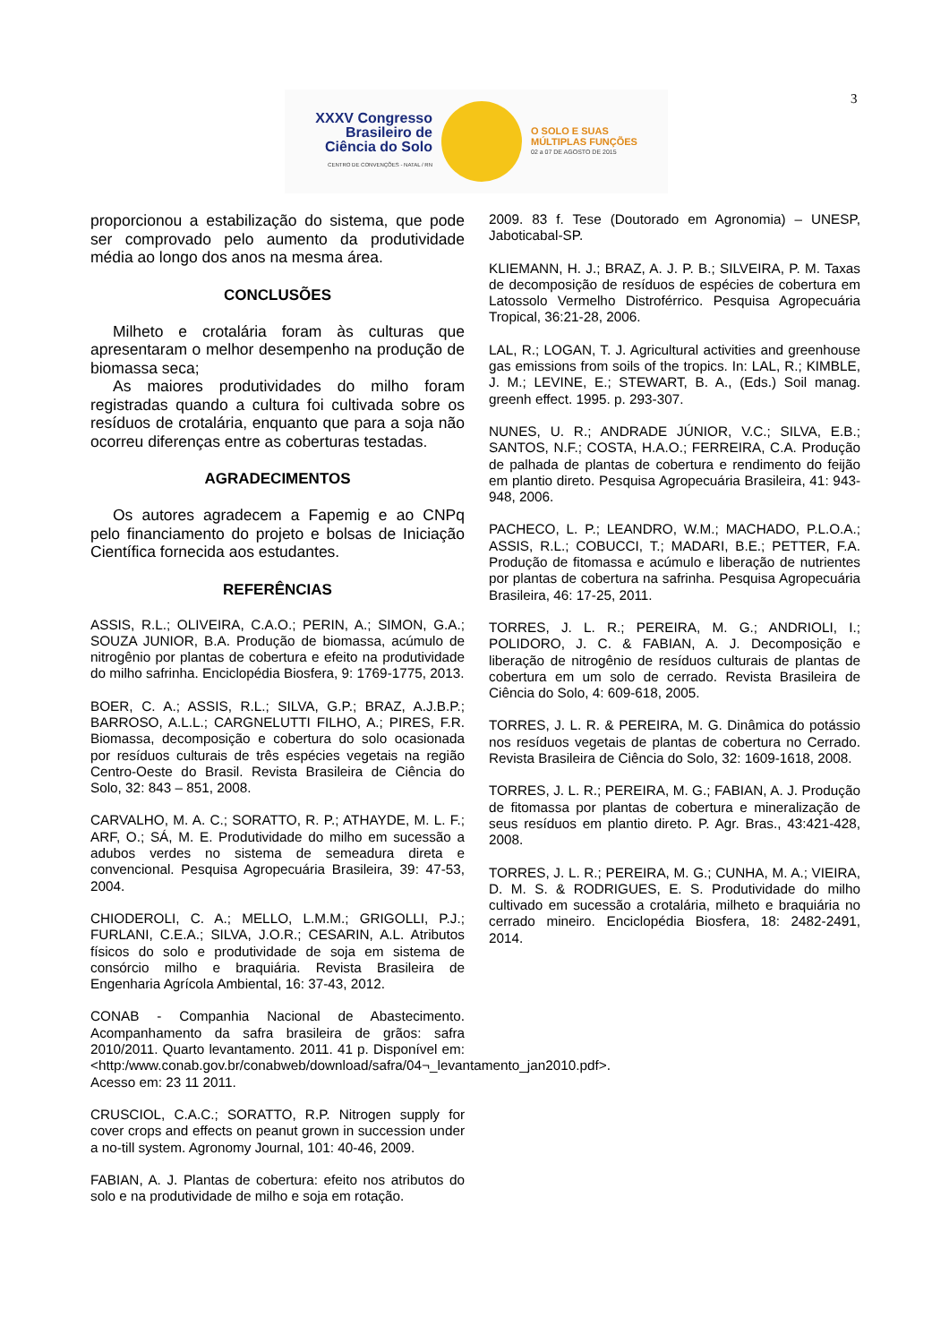3
XXXV Congresso
Brasileiro de
Ciência do Solo
CENTRO DE CONVENÇÕES - NATAL / RN
O SOLO E SUAS
MÚLTIPLAS FUNÇÕES
02 a 07 DE AGOSTO DE 2015
proporcionou a estabilização do sistema, que pode ser comprovado pelo aumento da produtividade média ao longo dos anos na mesma área.
CONCLUSÕES
Milheto e crotalária foram às culturas que apresentaram o melhor desempenho na produção de biomassa seca;
As maiores produtividades do milho foram registradas quando a cultura foi cultivada sobre os resíduos de crotalária, enquanto que para a soja não ocorreu diferenças entre as coberturas testadas.
AGRADECIMENTOS
Os autores agradecem a Fapemig e ao CNPq pelo financiamento do projeto e bolsas de Iniciação Científica fornecida aos estudantes.
REFERÊNCIAS
ASSIS, R.L.; OLIVEIRA, C.A.O.; PERIN, A.; SIMON, G.A.; SOUZA JUNIOR, B.A. Produção de biomassa, acúmulo de nitrogênio por plantas de cobertura e efeito na produtividade do milho safrinha. Enciclopédia Biosfera, 9: 1769-1775, 2013.
BOER, C. A.; ASSIS, R.L.; SILVA, G.P.; BRAZ, A.J.B.P.; BARROSO, A.L.L.; CARGNELUTTI FILHO, A.; PIRES, F.R. Biomassa, decomposição e cobertura do solo ocasionada por resíduos culturais de três espécies vegetais na região Centro-Oeste do Brasil. Revista Brasileira de Ciência do Solo, 32: 843 – 851, 2008.
CARVALHO, M. A. C.; SORATTO, R. P.; ATHAYDE, M. L. F.; ARF, O.; SÁ, M. E. Produtividade do milho em sucessão a adubos verdes no sistema de semeadura direta e convencional. Pesquisa Agropecuária Brasileira, 39: 47-53, 2004.
CHIODEROLI, C. A.; MELLO, L.M.M.; GRIGOLLI, P.J.; FURLANI, C.E.A.; SILVA, J.O.R.; CESARIN, A.L. Atributos físicos do solo e produtividade de soja em sistema de consórcio milho e braquiária. Revista Brasileira de Engenharia Agrícola Ambiental, 16: 37-43, 2012.
CONAB - Companhia Nacional de Abastecimento. Acompanhamento da safra brasileira de grãos: safra 2010/2011. Quarto levantamento. 2011. 41 p. Disponível em:<http:/www.conab.gov.br/conabweb/download/safra/04¬_levantamento_jan2010.pdf>. Acesso em: 23 11 2011.
CRUSCIOL, C.A.C.; SORATTO, R.P. Nitrogen supply for cover crops and effects on peanut grown in succession under a no-till system. Agronomy Journal, 101: 40-46, 2009.
FABIAN, A. J. Plantas de cobertura: efeito nos atributos do solo e na produtividade de milho e soja em rotação.
2009. 83 f. Tese (Doutorado em Agronomia) – UNESP, Jaboticabal-SP.
KLIEMANN, H. J.; BRAZ, A. J. P. B.; SILVEIRA, P. M. Taxas de decomposição de resíduos de espécies de cobertura em Latossolo Vermelho Distroférrico. Pesquisa Agropecuária Tropical, 36:21-28, 2006.
LAL, R.; LOGAN, T. J. Agricultural activities and greenhouse gas emissions from soils of the tropics. In: LAL, R.; KIMBLE, J. M.; LEVINE, E.; STEWART, B. A., (Eds.) Soil manag. greenh effect. 1995. p. 293-307.
NUNES, U. R.; ANDRADE JÚNIOR, V.C.; SILVA, E.B.; SANTOS, N.F.; COSTA, H.A.O.; FERREIRA, C.A. Produção de palhada de plantas de cobertura e rendimento do feijão em plantio direto. Pesquisa Agropecuária Brasileira, 41: 943-948, 2006.
PACHECO, L. P.; LEANDRO, W.M.; MACHADO, P.L.O.A.; ASSIS, R.L.; COBUCCI, T.; MADARI, B.E.; PETTER, F.A. Produção de fitomassa e acúmulo e liberação de nutrientes por plantas de cobertura na safrinha. Pesquisa Agropecuária Brasileira, 46: 17-25, 2011.
TORRES, J. L. R.; PEREIRA, M. G.; ANDRIOLI, I.; POLIDORO, J. C. & FABIAN, A. J. Decomposição e liberação de nitrogênio de resíduos culturais de plantas de cobertura em um solo de cerrado. Revista Brasileira de Ciência do Solo, 4: 609-618, 2005.
TORRES, J. L. R. & PEREIRA, M. G. Dinâmica do potássio nos resíduos vegetais de plantas de cobertura no Cerrado. Revista Brasileira de Ciência do Solo, 32: 1609-1618, 2008.
TORRES, J. L. R.; PEREIRA, M. G.; FABIAN, A. J. Produção de fitomassa por plantas de cobertura e mineralização de seus resíduos em plantio direto. P. Agr. Bras., 43:421-428, 2008.
TORRES, J. L. R.; PEREIRA, M. G.; CUNHA, M. A.; VIEIRA, D. M. S. & RODRIGUES, E. S. Produtividade do milho cultivado em sucessão a crotalária, milheto e braquiária no cerrado mineiro. Enciclopédia Biosfera, 18: 2482-2491, 2014.